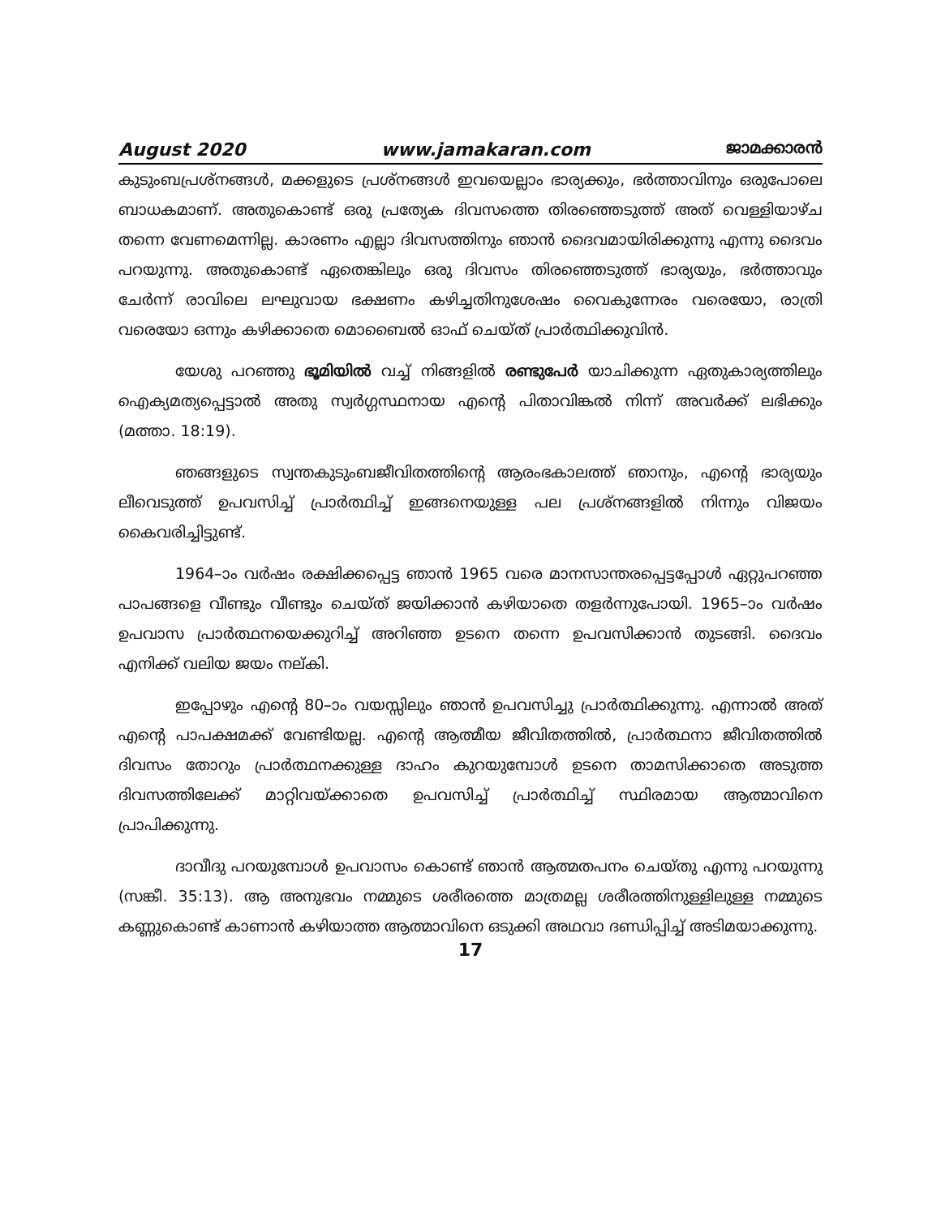August 2020 www.jamakaran.com ജാമക്കാരൻ
കുടുംബപ്രശ്നങ്ങൾ, മക്കളുടെ പ്രശ്നങ്ങൾ ഇവയെല്ലാം ഭാര്യക്കും, ഭർത്താവിനും ഒരുപോലെ ബാധകമാണ്. അതുകൊണ്ട് ഒരു പ്രത്യേക ദിവസത്തെ തിരഞ്ഞെടുത്ത് അത് വെള്ളിയാഴ്ച തന്നെ വേണമെന്നില്ല. കാരണം എല്ലാ ദിവസത്തിനും ഞാൻ ദൈവമായിരിക്കുന്നു എന്നു ദൈവം പറയുന്നു. അതുകൊണ്ട് ഏതെങ്കിലും ഒരു ദിവസം തിരഞ്ഞെടുത്ത് ഭാര്യയും, ഭർത്താവും ചേർന്ന് രാവിലെ ലഘുവായ ഭക്ഷണം കഴിച്ചതിനുശേഷം വൈകുന്നേരം വരെയോ, രാത്രി വരെയോ ഒന്നും കഴിക്കാതെ മൊബൈൽ ഓഫ് ചെയ്ത് പ്രാർത്ഥിക്കുവിൻ.
യേശു പറഞ്ഞു ഭൂമിയിൽ വച്ച് നിങ്ങളിൽ രണ്ടുപേർ യാചിക്കുന്ന ഏതുകാര്യത്തിലും ഐക്യമത്യപ്പെട്ടാൽ അതു സ്വർഗ്ഗസ്ഥനായ എന്റെ പിതാവിങ്കൽ നിന്ന് അവർക്ക് ലഭിക്കും (മത്താ. 18:19).
ഞങ്ങളുടെ സ്വന്തകുടുംബജീവിതത്തിന്റെ ആരംഭകാലത്ത് ഞാനും, എന്റെ ഭാര്യയും ലീവെടുത്ത് ഉപവസിച്ച് പ്രാർത്ഥിച്ച് ഇങ്ങനെയുള്ള പല പ്രശ്നങ്ങളിൽ നിന്നും വിജയം കൈവരിച്ചിട്ടുണ്ട്.
1964–ാം വർഷം രക്ഷിക്കപ്പെട്ട ഞാൻ 1965 വരെ മാനസാന്തരപ്പെട്ടപ്പോൾ ഏറ്റുപറഞ്ഞ പാപങ്ങളെ വീണ്ടും വീണ്ടും ചെയ്ത് ജയിക്കാൻ കഴിയാതെ തളർന്നുപോയി. 1965–ാം വർഷം ഉപവാസ പ്രാർത്ഥനയെക്കുറിച്ച് അറിഞ്ഞ ഉടനെ തന്നെ ഉപവസിക്കാൻ തുടങ്ങി. ദൈവം എനിക്ക് വലിയ ജയം നല്കി.
ഇപ്പോഴും എന്റെ 80–ാം വയസ്സിലും ഞാൻ ഉപവസിച്ചു പ്രാർത്ഥിക്കുന്നു. എന്നാൽ അത് എന്റെ പാപക്ഷമക്ക് വേണ്ടിയല്ല. എന്റെ ആത്മീയ ജീവിതത്തിൽ, പ്രാർത്ഥനാ ജീവിതത്തിൽ ദിവസം തോറും പ്രാർത്ഥനക്കുള്ള ദാഹം കുറയുമ്പോൾ ഉടനെ താമസിക്കാതെ അടുത്ത ദിവസത്തിലേക്ക് മാറ്റിവയ്ക്കാതെ ഉപവസിച്ച് പ്രാർത്ഥിച്ച് സ്ഥിരമായ ആത്മാവിനെ പ്രാപിക്കുന്നു.
ദാവീദു പറയുമ്പോൾ ഉപവാസം കൊണ്ട് ഞാൻ ആത്മതപനം ചെയ്തു എന്നു പറയുന്നു (സങ്കീ. 35:13). ആ അനുഭവം നമ്മുടെ ശരീരത്തെ മാത്രമല്ല ശരീരത്തിനുള്ളിലുള്ള നമ്മുടെ കണ്ണുകൊണ്ട് കാണാൻ കഴിയാത്ത ആത്മാവിനെ ഒടുക്കി അഥവാ ദണ്ഡിപ്പിച്ച് അടിമയാക്കുന്നു.
17